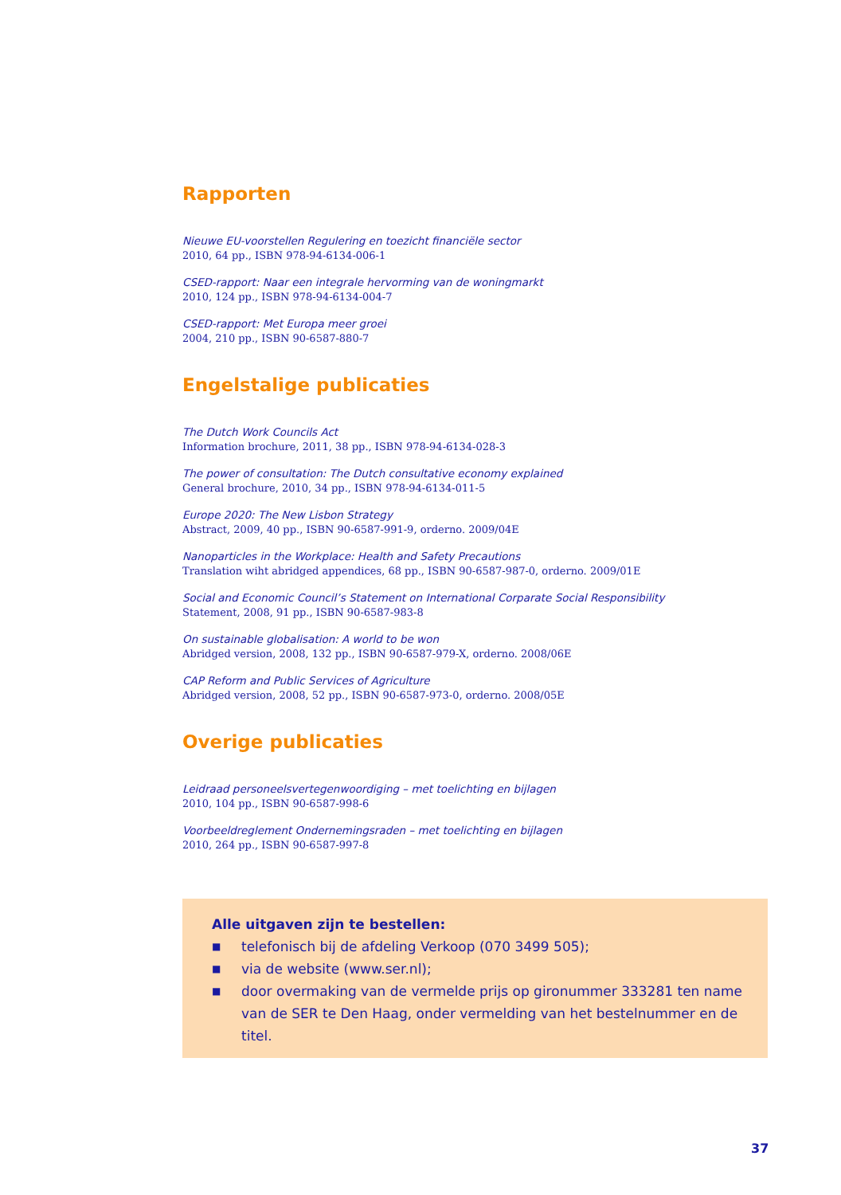Rapporten
Nieuwe EU-voorstellen Regulering en toezicht financiële sector
2010, 64 pp., ISBN 978-94-6134-006-1
CSED-rapport: Naar een integrale hervorming van de woningmarkt
2010, 124 pp., ISBN 978-94-6134-004-7
CSED-rapport: Met Europa meer groei
2004, 210 pp., ISBN 90-6587-880-7
Engelstalige publicaties
The Dutch Work Councils Act
Information brochure, 2011, 38 pp., ISBN 978-94-6134-028-3
The power of consultation: The Dutch consultative economy explained
General brochure, 2010, 34 pp., ISBN 978-94-6134-011-5
Europe 2020: The New Lisbon Strategy
Abstract, 2009, 40 pp., ISBN 90-6587-991-9, orderno. 2009/04E
Nanoparticles in the Workplace: Health and Safety Precautions
Translation wiht abridged appendices, 68 pp., ISBN 90-6587-987-0, orderno. 2009/01E
Social and Economic Council’s Statement on International Corparate Social Responsibility
Statement, 2008, 91 pp., ISBN 90-6587-983-8
On sustainable globalisation: A world to be won
Abridged version, 2008, 132 pp., ISBN 90-6587-979-X, orderno. 2008/06E
CAP Reform and Public Services of Agriculture
Abridged version, 2008, 52 pp., ISBN 90-6587-973-0, orderno. 2008/05E
Overige publicaties
Leidraad personeelsvertegenwoordiging – met toelichting en bijlagen
2010, 104 pp., ISBN 90-6587-998-6
Voorbeeldreglement Ondernemingsraden – met toelichting en bijlagen
2010, 264 pp., ISBN 90-6587-997-8
Alle uitgaven zijn te bestellen:
■
telefonisch bij de afdeling Verkoop (070 3499 505);
■
via de website (www.ser.nl);
■
door overmaking van de vermelde prijs op gironummer 333281 ten name van de SER te Den Haag, onder vermelding van het bestelnummer en de titel.
37